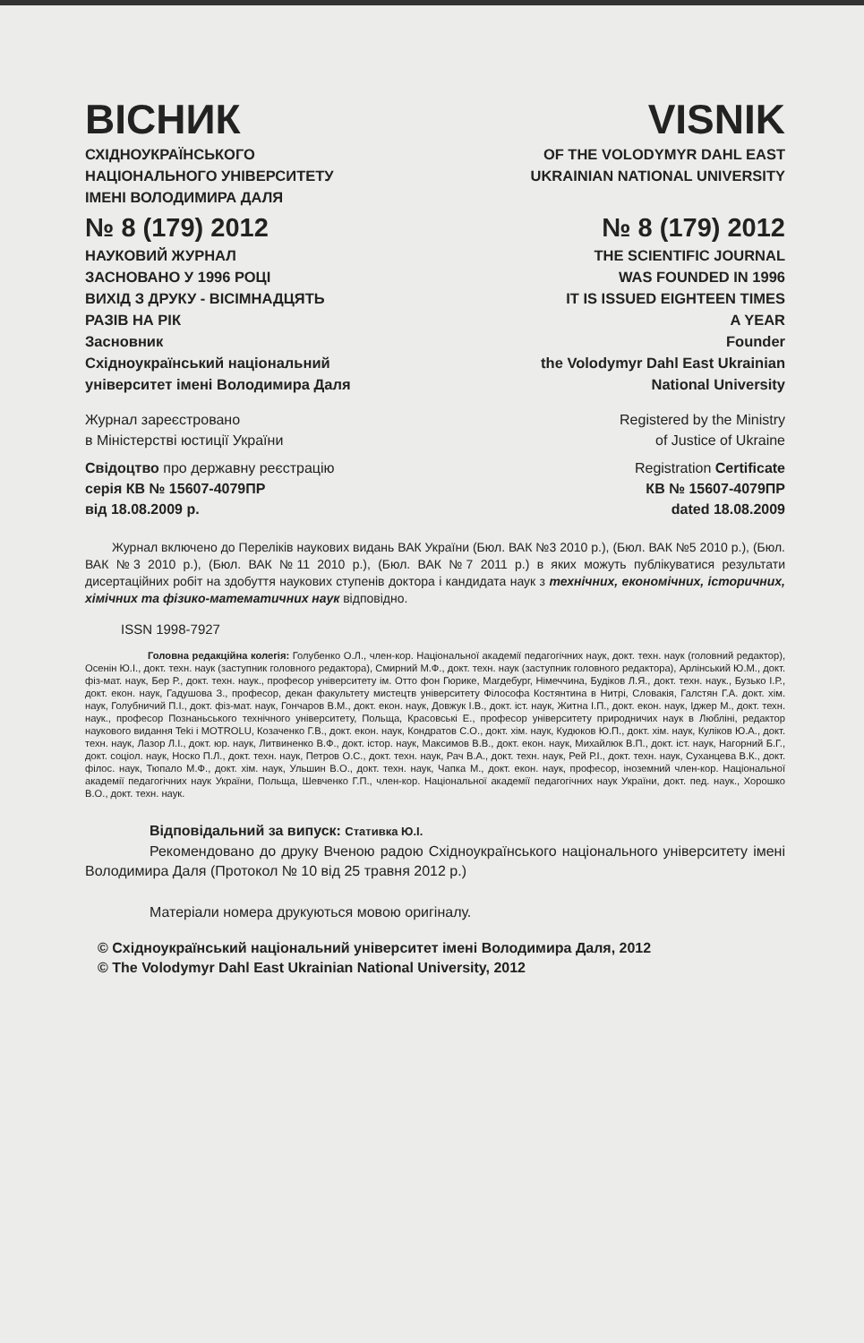ВІСНИК
СХІДНОУКРАЇНСЬКОГО
НАЦІОНАЛЬНОГО УНІВЕРСИТЕТУ
ІМЕНІ ВОЛОДИМИРА ДАЛЯ
№ 8 (179) 2012
НАУКОВИЙ ЖУРНАЛ
ЗАСНОВАНО У 1996 РОЦІ
ВИХІД З ДРУКУ - ВІСІМНАДЦЯТЬ
РАЗІВ НА РІК
Засновник
Східноукраїнський національний
університет імені Володимира Даля
Журнал зареєстровано
в Міністерстві юстиції України
Свідоцтво про державну реєстрацію
серія КВ № 15607-4079ПР
від 18.08.2009 р.
VISNIK
OF THE VOLODYMYR DAHL EAST
UKRAINIAN NATIONAL UNIVERSITY
№ 8 (179) 2012
THE SCIENTIFIC JOURNAL
WAS FOUNDED IN 1996
IT IS ISSUED EIGHTEEN TIMES
A YEAR
Founder
the Volodymyr Dahl East Ukrainian
National University
Registered by the Ministry
of Justice of Ukraine
Registration Certificate
КВ № 15607-4079ПР
dated 18.08.2009
Журнал включено до Переліків наукових видань ВАК України (Бюл. ВАК №3 2010 р.), (Бюл. ВАК №5 2010 р.), (Бюл. ВАК №3 2010 р.), (Бюл. ВАК №11 2010 р.), (Бюл. ВАК №7 2011 р.) в яких можуть публікуватися результати дисертаційних робіт на здобуття наукових ступенів доктора і кандидата наук з технічних, економічних, історичних, хімічних та фізико-математичних наук відповідно.
ISSN 1998-7927
Головна редакційна колегія: Голубенко О.Л., член-кор. Національної академії педагогічних наук, докт. техн. наук (головний редактор), Осенін Ю.І., докт. техн. наук (заступник головного редактора), Смирний М.Ф., докт. техн. наук (заступник головного редактора), Арлінський Ю.М., докт. фіз-мат. наук, Бер Р., докт. техн. наук., професор університету ім. Отто фон Гюрике, Магдебург, Німеччина, Будіков Л.Я., докт. техн. наук., Бузько І.Р., докт. екон. наук, Гадушова З., професор, декан факультету мистецтв університету Філософа Костянтина в Нитрі, Словакія, Галстян Г.А. докт. хім. наук, Голубничий П.І., докт. фіз-мат. наук, Гончаров В.М., докт. екон. наук, Довжук І.В., докт. іст. наук, Житна І.П., докт. екон. наук, Іджер М., докт. техн. наук., професор Познаньського технічного університету, Польща, Красовські Е., професор університету природничих наук в Любліні, редактор наукового видання Teki і MOTROLU, Козаченко Г.В., докт. екон. наук, Кондратов С.О., докт. хім. наук, Кудюков Ю.П., докт. хім. наук, Куліков Ю.А., докт. техн. наук, Лазор Л.І., докт. юр. наук, Литвиненко В.Ф., докт. істор. наук, Максимов В.В., докт. екон. наук, Михайлюк В.П., докт. іст. наук, Нагорний Б.Г., докт. соціол. наук, Носко П.Л., докт. техн. наук, Петров О.С., докт. техн. наук, Рач В.А., докт. техн. наук, Рей Р.І., докт. техн. наук, Суханцева В.К., докт. філос. наук, Тюпало М.Ф., докт. хім. наук, Ульшин В.О., докт. техн. наук, Чапка М., докт. екон. наук, професор, іноземний член-кор. Національної академії педагогічних наук України, Польща, Шевченко Г.П., член-кор. Національної академії педагогічних наук України, докт. пед. наук., Хорошко В.О., докт. техн. наук.
Відповідальний за випуск: Стативка Ю.І.
Рекомендовано до друку Вченою радою Східноукраїнського національного університету імені Володимира Даля (Протокол № 10 від 25 травня 2012 р.)
Матеріали номера друкуються мовою оригіналу.
© Східноукраїнський національний університет імені Володимира Даля, 2012
© The Volodymyr Dahl East Ukrainian National University, 2012